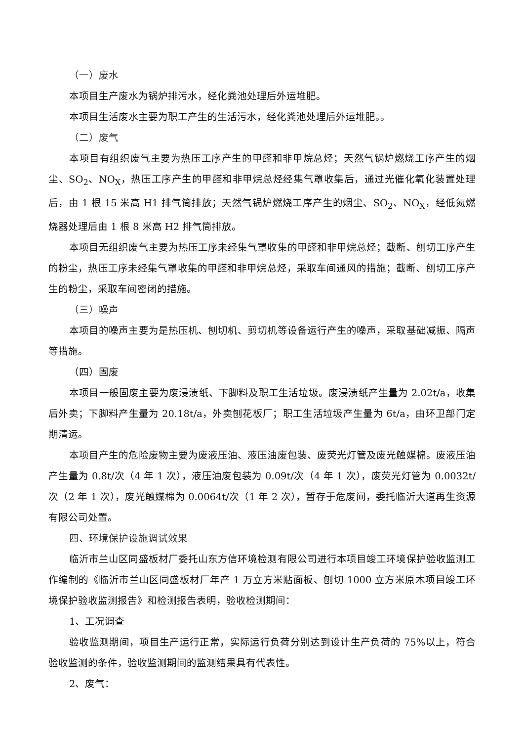（一）废水
本项目生产废水为锅炉排污水，经化粪池处理后外运堆肥。
本项目生活废水主要为职工产生的生活污水，经化粪池处理后外运堆肥。。
（二）废气
本项目有组织废气主要为热压工序产生的甲醛和非甲烷总烃；天然气锅炉燃烧工序产生的烟尘、SO<sub>2</sub>、NO<sub>X</sub>，热压工序产生的甲醛和非甲烷总烃经集气罩收集后，通过光催化氧化装置处理后，由 1 根 15 米高 H1 排气筒排放；天然气锅炉燃烧工序产生的烟尘、SO<sub>2</sub>、NO<sub>X</sub>，经低氮燃烧器处理后由 1 根 8 米高 H2 排气筒排放。
本项目无组织废气主要为热压工序未经集气罩收集的甲醛和非甲烷总烃；截断、刨切工序产生的粉尘，热压工序未经集气罩收集的甲醛和非甲烷总烃，采取车间通风的措施；截断、刨切工序产生的粉尘，采取车间密闭的措施。
（三）噪声
本项目的噪声主要为是热压机、刨切机、剪切机等设备运行产生的噪声，采取基础减振、隔声等措施。
（四）固废
本项目一般固废主要为废浸渍纸、下脚料及职工生活垃圾。废浸渍纸产生量为 2.02t/a，收集后外卖；下脚料产生量为 20.18t/a，外卖刨花板厂；职工生活垃圾产生量为 6t/a，由环卫部门定期清运。
本项目产生的危险废物主要为废液压油、液压油废包装、废荧光灯管及废光触媒棉。废液压油产生量为 0.8t/次（4 年 1 次），液压油废包装为 0.09t/次（4 年 1 次），废荧光灯管为 0.0032t/次（2 年 1 次），废光触媒棉为 0.0064t/次（1 年 2 次），暂存于危废间，委托临沂大道再生资源有限公司处置。
四、环境保护设施调试效果
临沂市兰山区同盛板材厂委托山东方信环境检测有限公司进行本项目竣工环境保护验收监测工作编制的《临沂市兰山区同盛板材厂年产 1 万立方米贴面板、刨切 1000 立方米原木项目竣工环境保护验收监测报告》和检测报告表明，验收检测期间：
1、工况调查
验收监测期间，项目生产运行正常，实际运行负荷分别达到设计生产负荷的 75%以上，符合验收监测的条件，验收监测期间的监测结果具有代表性。
2、废气：